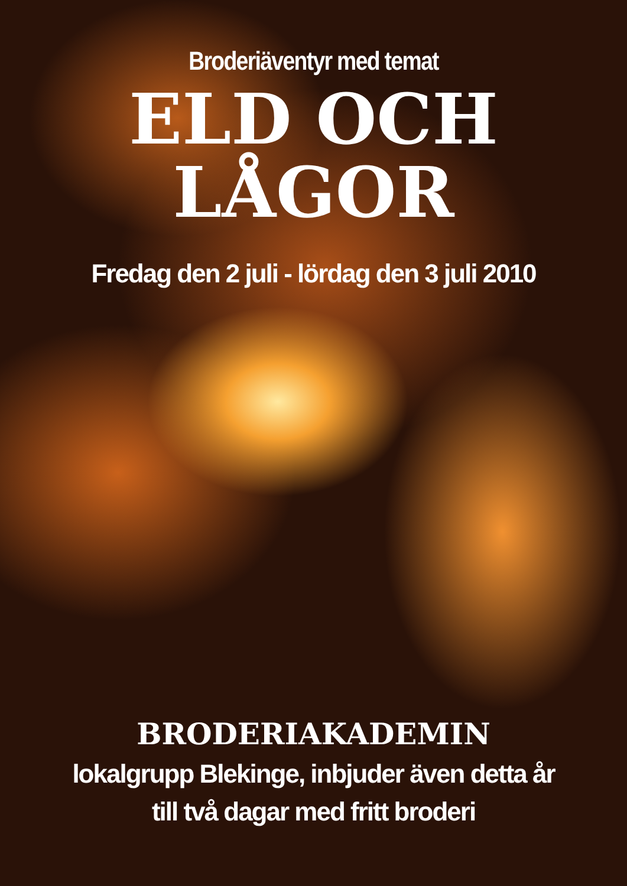Broderiäventyr med temat
ELD OCH
LÅGOR
Fredag den 2 juli - lördag den 3 juli 2010
BRODERIAKADEMIN
lokalgrupp Blekinge, inbjuder även detta år
till två dagar med fritt broderi